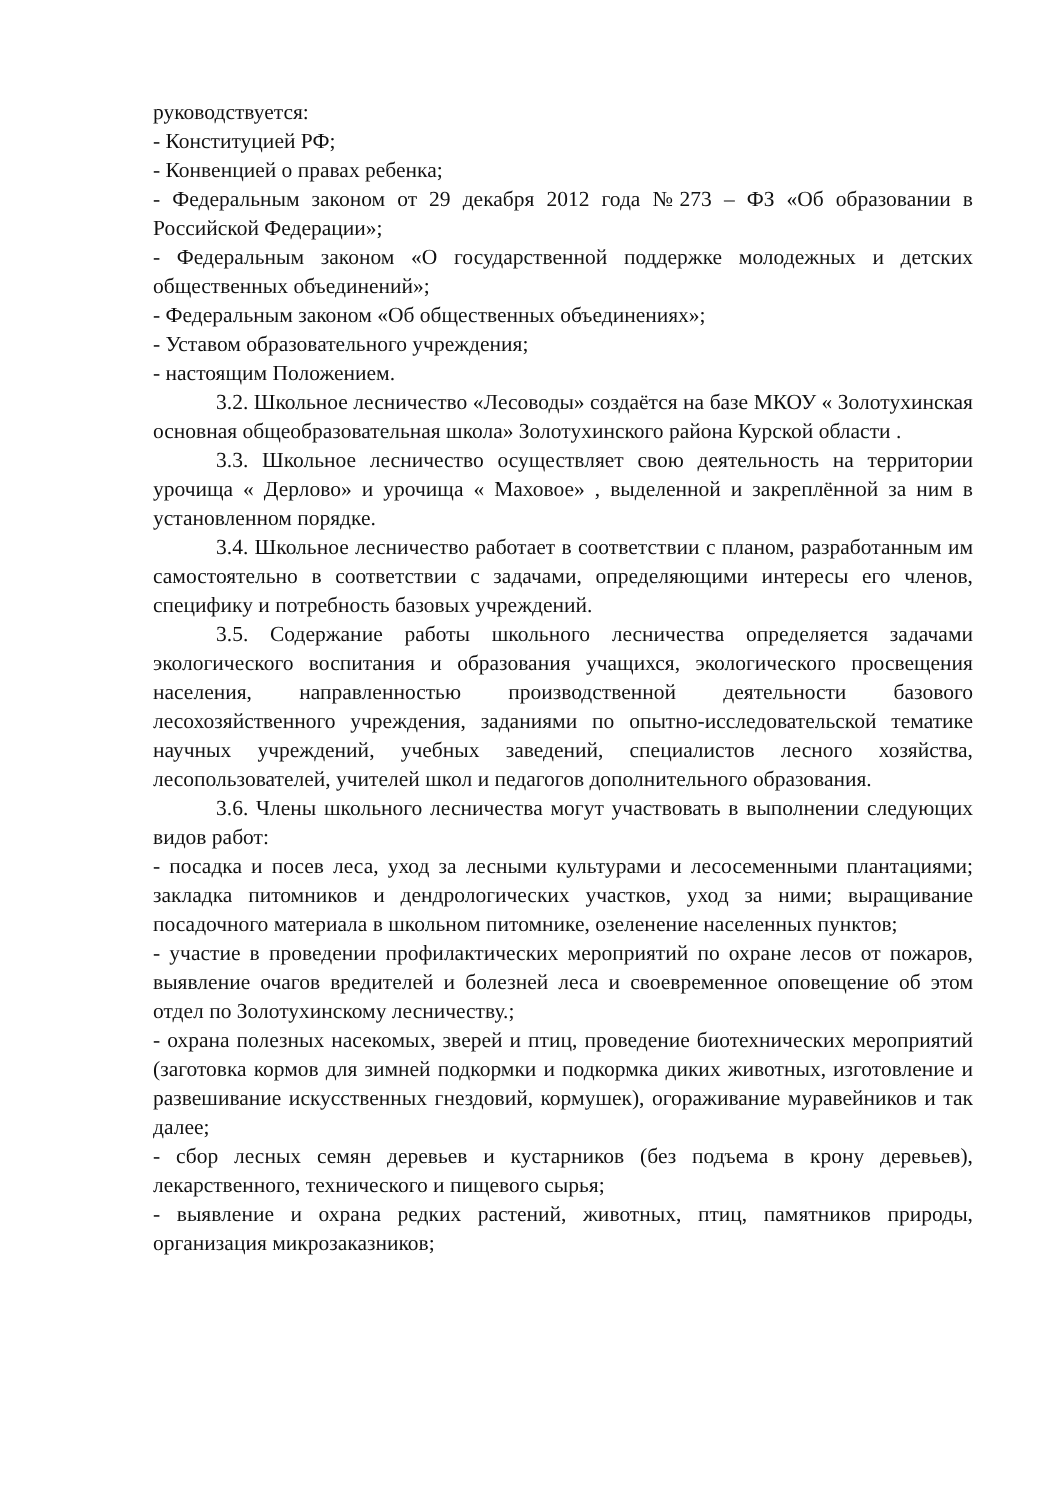руководствуется:
- Конституцией РФ;
- Конвенцией о правах ребенка;
- Федеральным законом от 29 декабря 2012 года №273 – ФЗ «Об образовании в Российской Федерации»;
- Федеральным законом «О государственной поддержке молодежных и детских общественных объединений»;
- Федеральным законом «Об общественных объединениях»;
- Уставом образовательного учреждения;
- настоящим Положением.
3.2. Школьное лесничество «Лесоводы» создаётся на базе МКОУ « Золотухинская основная общеобразовательная школа» Золотухинского района Курской области .
3.3. Школьное лесничество осуществляет свою деятельность на территории урочища « Дерлово» и урочища « Маховое» , выделенной и закреплённой за ним в установленном порядке.
3.4. Школьное лесничество работает в соответствии с планом, разработанным им самостоятельно в соответствии с задачами, определяющими интересы его членов, специфику и потребность базовых учреждений.
3.5. Содержание работы школьного лесничества определяется задачами экологического воспитания и образования учащихся, экологического просвещения населения, направленностью производственной деятельности базового лесохозяйственного учреждения, заданиями по опытно-исследовательской тематике научных учреждений, учебных заведений, специалистов лесного хозяйства, лесопользователей, учителей школ и педагогов дополнительного образования.
3.6. Члены школьного лесничества могут участвовать в выполнении следующих видов работ:
- посадка и посев леса, уход за лесными культурами и лесосеменными плантациями; закладка питомников и дендрологических участков, уход за ними; выращивание посадочного материала в школьном питомнике, озеленение населенных пунктов;
- участие в проведении профилактических мероприятий по охране лесов от пожаров, выявление очагов вредителей и болезней леса и своевременное оповещение об этом отдел по Золотухинскому лесничеству.;
- охрана полезных насекомых, зверей и птиц, проведение биотехнических мероприятий (заготовка кормов для зимней подкормки и подкормка диких животных, изготовление и развешивание искусственных гнездовий, кормушек), огораживание муравейников и так далее;
- сбор лесных семян деревьев и кустарников (без подъема в крону деревьев), лекарственного, технического и пищевого сырья;
- выявление и охрана редких растений, животных, птиц, памятников природы, организация микрозаказников;